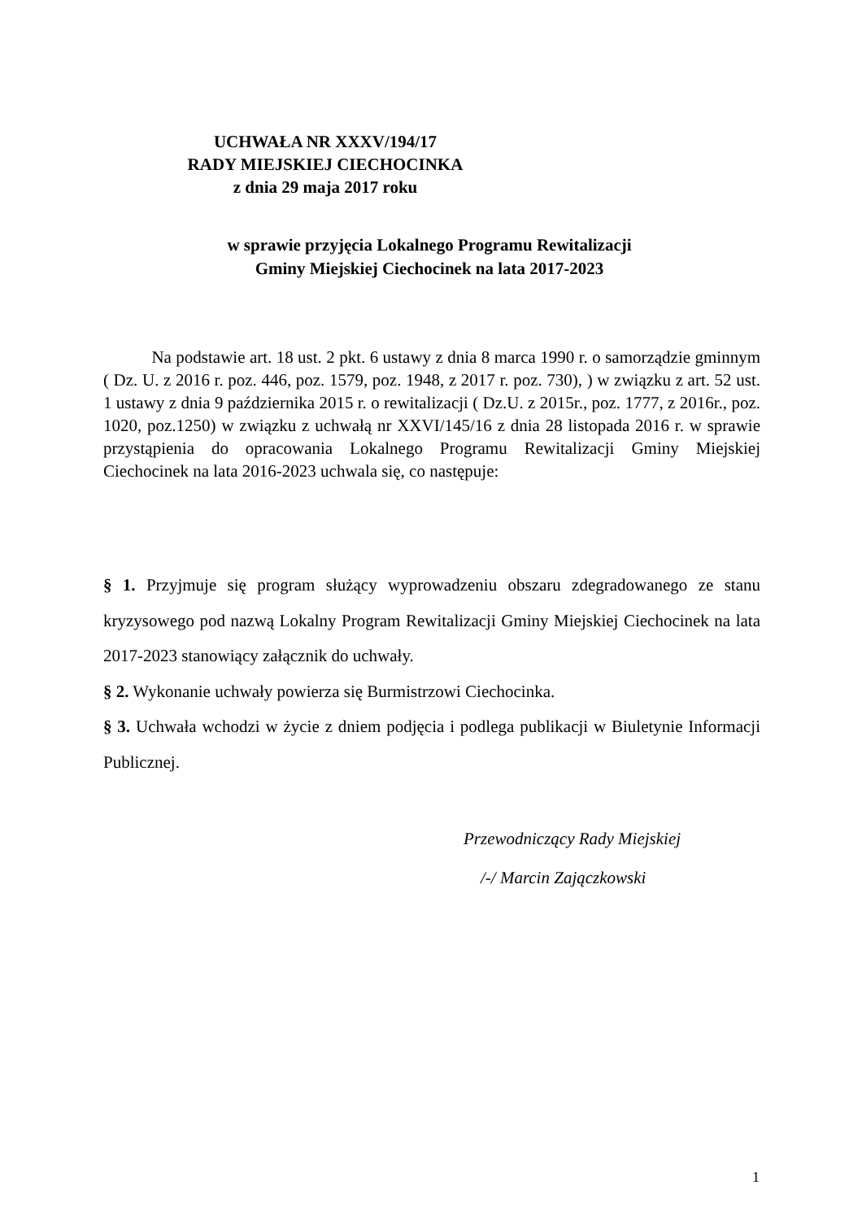UCHWAŁA NR XXXV/194/17
RADY MIEJSKIEJ CIECHOCINKA
z dnia 29 maja 2017 roku
w sprawie przyjęcia Lokalnego Programu Rewitalizacji
Gminy Miejskiej Ciechocinek na lata 2017-2023
Na podstawie art. 18 ust. 2 pkt. 6 ustawy z dnia 8 marca 1990 r. o samorządzie gminnym ( Dz. U. z 2016 r. poz. 446, poz. 1579, poz. 1948, z 2017 r. poz. 730), ) w związku z art. 52 ust. 1 ustawy z dnia 9 października 2015 r. o rewitalizacji ( Dz.U. z 2015r., poz. 1777, z 2016r., poz. 1020, poz.1250) w związku z uchwałą nr XXVI/145/16 z dnia 28 listopada 2016 r. w sprawie przystąpienia do opracowania Lokalnego Programu Rewitalizacji Gminy Miejskiej Ciechocinek na lata 2016-2023 uchwala się, co następuje:
§ 1. Przyjmuje się program służący wyprowadzeniu obszaru zdegradowanego ze stanu kryzysowego pod nazwą Lokalny Program Rewitalizacji Gminy Miejskiej Ciechocinek na lata 2017-2023 stanowiący załącznik do uchwały.
§ 2. Wykonanie uchwały powierza się Burmistrzowi Ciechocinka.
§ 3. Uchwała wchodzi w życie z dniem podjęcia i podlega publikacji w Biuletynie Informacji Publicznej.
Przewodniczący Rady Miejskiej
/-/ Marcin Zajączkowski
1